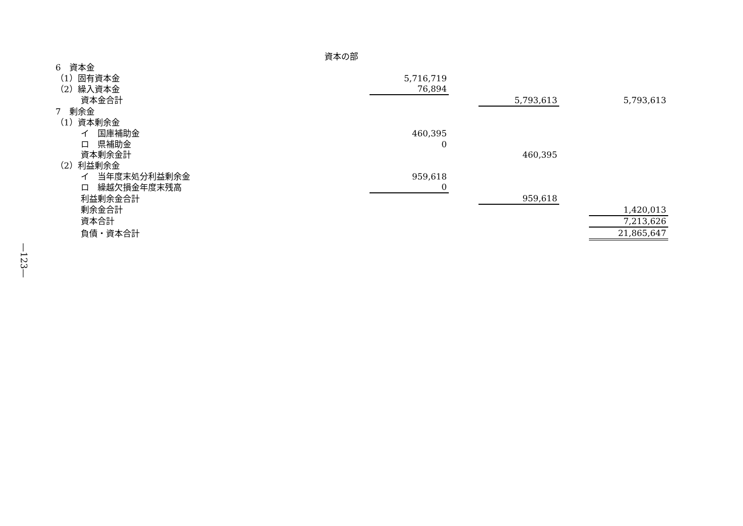資本の部
| 6 資本金 | | | | | | |
| （1）固有資本金 | | 5,716,719 | | | | |
| （2）繰入資本金 | | 76,894 | | | | |
| 資本金合計 | | | | 5,793,613 | | 5,793,613 |
| 7 剰余金 | | | | | | |
| （1）資本剰余金 | | | | | | |
| イ 国庫補助金 | | 460,395 | | | | |
| ロ 県補助金 | | 0 | | | | |
| 資本剰余金計 | | | | 460,395 | | |
| （2）利益剰余金 | | | | | | |
| イ 当年度末処分利益剰余金 | | 959,618 | | | | |
| ロ 繰越欠損金年度末残高 | | 0 | | | | |
| 利益剰余金合計 | | | | 959,618 | | |
| 剰余金合計 | | | | | | 1,420,013 |
| 資本合計 | | | | | | 7,213,626 |
| 負債・資本合計 | | | | | | 21,865,647 |
—123—